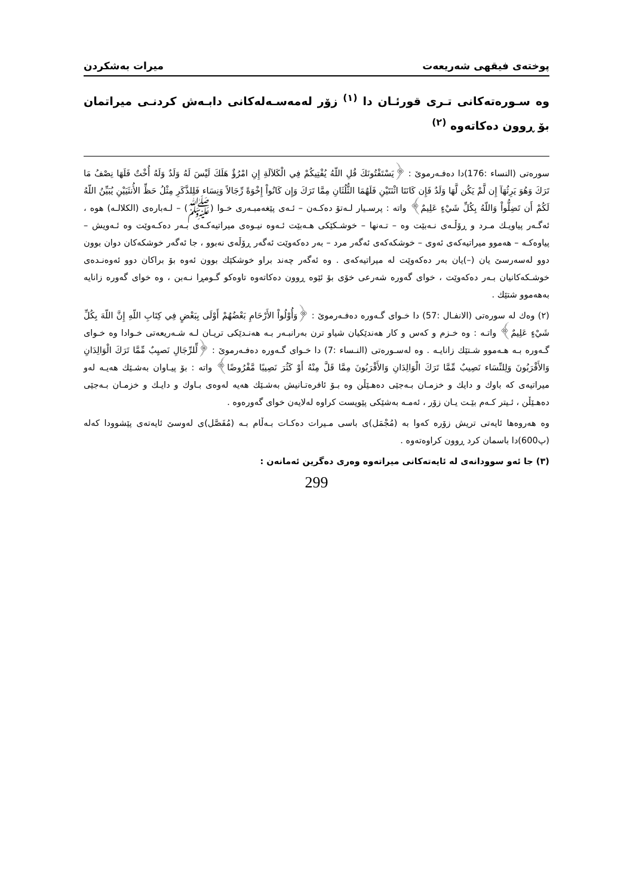پوختەی فیقهی شەریعەت میرات بەشکردن
وه سـورەتەكانی تـری قورئـان دا <sup>(١)</sup> زۆر لەمەسـەلەكانی دابـەش كردنـی میراتمان بۆ ڕوون دەكاتەوە <sup>(٢)</sup>
سورەتی (النساء :176)دا دەفـەرموێ : ﴿يَسْتَفْتُونَكَ قُلِ اللّهُ يُفْتِيكُمْ فِي الْكَلاَلَةِ إِنِ امْرُؤٌ هَلَكَ لَيْسَ لَهُ وَلَدٌ وَلَهُ أُخْتٌ فَلَهَا نِصْفُ مَا تَرَكَ وَهُوَ يَرِثُهَآ إِن لَّمْ يَكُن لَّهَا وَلَدٌ فَإِن كَانَتَا اثْنَتَيْنِ فَلَهُمَا الثُّلُثَانِ مِمَّا تَرَكَ وَإِن كَانُواْ إِخْوَةً رِّجَالاً وَنِسَاء فَلِلذَّكَرِ مِثْلُ حَظِّ الأُنثَيَيْنِ يُبَيِّنُ اللّهُ لَكُمْ أَن تَضِلُّواْ وَاللّهُ بِكُلِّ شَيْءٍ عَلِيمٌ﴾ واتە : پرسـیار لـەتۆ دەكـەن – ئـەی پێغەمبـەری خـوا (ﷺ) – لـەبارەی (الكلالـە) هوە ، ئەگـەر پیاویـك مـرد و ڕۆڵـەی نـەبێت وە – تـەنها – خوشـكێكی هـەبێت ئـەوە نیـوەی میراتیەكـەی بـەر دەكـەوێت وە ئـەویش – پیاوەكـە – هەموو میراتیەكەی ئەوی – خوشكەكەی ئەگەر مرد – بەر دەكەوێت ئەگەر ڕۆڵەی نەبوو ، جا ئەگەر خوشكەكان دوان بوون دوو لەسەرسێ یان (–)یان بەر دەكەوێت لە میراتیەكەی . وە ئەگەر چەند براو خوشكێك بوون ئەوە بۆ براكان دوو ئەوەنـدەی خوشـكەكانیان بـەر دەكەوێت ، خوای گەورە شەرعی خۆی بۆ ئێوە ڕوون دەكاتەوە تاوەكو گـومڕا نـەبن ، وە خوای گەورە زانایە بەهەموو شتێك .
(٢) وەك لە سورەتی (الانفـال :57) دا خـوای گـەورە دەفـەرموێ : ﴿وَأُوْلُواْ الأَرْحَامِ بَعْضُهُمْ أَوْلَى بِبَعْضٍ فِي كِتَابِ اللّهِ إِنَّ اللّهَ بِكُلِّ شَيْءٍ عَلِيمٌ﴾ واتـە : وە خـزم و كەس و كار هەندێكیان شیاو ترن بەرانبـەر بـە هەنـدێكی تریـان لـە شـەریعەتی خـوادا وە خـوای گـەورە بـە هـەموو شـتێك زانایـە . وە لەسـورەتی (النـساء :7) دا خـوای گـەورە دەفـەرموێ : ﴿لِّلرِّجَالِ نَصيِبٌ مِّمَّا تَرَكَ الْوَالِدَانِ وَالأَقْرَبُونَ وَلِلنِّسَاء نَصِيبٌ مِّمَّا تَرَكَ الْوَالِدَانِ وَالأَقْرَبُونَ مِمَّا قَلَّ مِنْهُ أَوْ كَثُرَ نَصِيبًا مَّفْرُوضًا﴾ واتە : بۆ پیـاوان بەشـێك هەیـە لەو میراتیەی كە باوك و دایك و خزمـان بـەجێی دەهـێڵن وە بـۆ ئافرەتـانیش بەشـێك هەیە لەوەی بـاوك و دایـك و خزمـان بـەجێی دەهـێڵن ، ئـیتر كـەم بێـت یـان زۆر ، ئەمـە بەشێكی پێویست كراوە لەلایەن خوای گەورەوە .
وە هەروەها ئایەتی تریش زۆرە كەوا بە (مُجْمَل)ی باسی مـیرات دەكـات بـەڵام بـە (مُفَصَّل)ی لەوسێ ئایەتەی پێشوودا كەلە (پ600)دا باسمان كرد ڕوون كراوەتەوە .
(٣) جا ئەو سوودانەی لە ئایەتەكانی میراتەوە وەری دەگرین ئەمانەن :
299